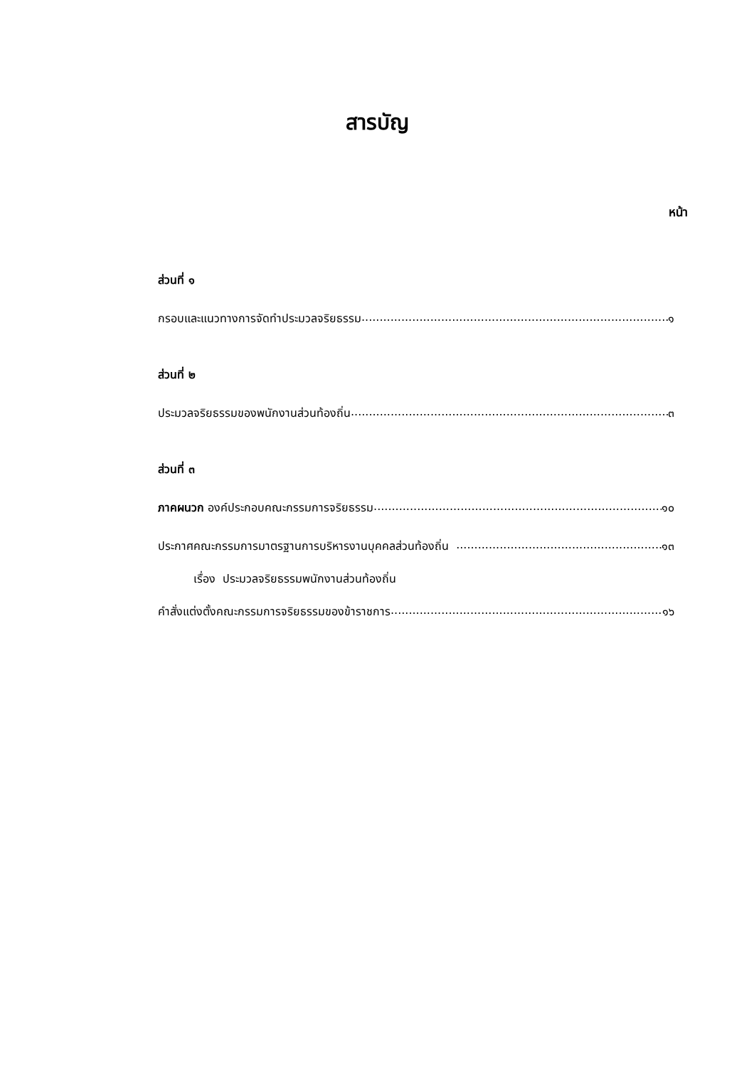สารบัญ
หน้า
ส่วนที่ ๑
กรอบและแนวทางการจัดทำประมวลจริยธรรม ๑
ส่วนที่ ๒
ประมวลจริยธรรมของพนักงานส่วนท้องถิ่น ๓
ส่วนที่ ๓
ภาคผนวก องค์ประกอบคณะกรรมการจริยธรรม ๑๐
ประกาศคณะกรรมการมาตรฐานการบริหารงานบุคคลส่วนท้องถิ่น ๑๓
เรื่อง ประมวลจริยธรรมพนักงานส่วนท้องถิ่น
คำสั่งแต่งตั้งคณะกรรมการจริยธรรมของข้าราชการ ๑๖